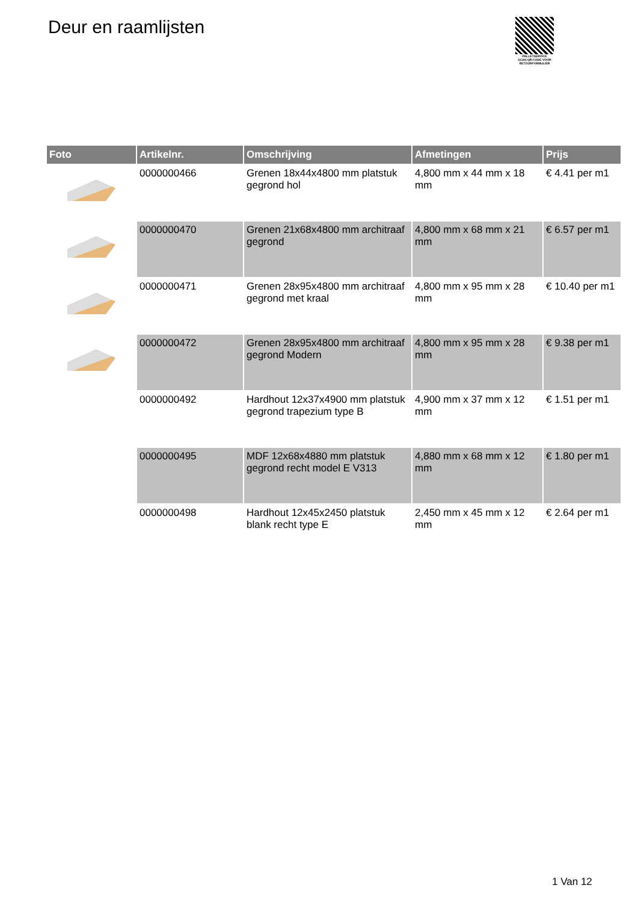Deur en raamlijsten
PALLETSERVICE
SCAN QR-CODE VOOR RETOURFORMULIER
| Foto | Artikelnr. | Omschrijving | Afmetingen | Prijs |
| --- | --- | --- | --- | --- |
| | 0000000466 | Grenen 18x44x4800 mm platstuk gegrond hol | 4,800 mm x 44 mm x 18 mm | € 4.41 per m1 |
| | 0000000470 | Grenen 21x68x4800 mm architraaf gegrond | 4,800 mm x 68 mm x 21 mm | € 6.57 per m1 |
| | 0000000471 | Grenen 28x95x4800 mm architraaf gegrond met kraal | 4,800 mm x 95 mm x 28 mm | € 10.40 per m1 |
| | 0000000472 | Grenen 28x95x4800 mm architraaf gegrond Modern | 4,800 mm x 95 mm x 28 mm | € 9.38 per m1 |
| | 0000000492 | Hardhout 12x37x4900 mm platstuk gegrond trapezium type B | 4,900 mm x 37 mm x 12 mm | € 1.51 per m1 |
| | 0000000495 | MDF 12x68x4880 mm platstuk gegrond recht model E V313 | 4,880 mm x 68 mm x 12 mm | € 1.80 per m1 |
| | 0000000498 | Hardhout 12x45x2450 platstuk blank recht type E | 2,450 mm x 45 mm x 12 mm | € 2.64 per m1 |
1 Van 12